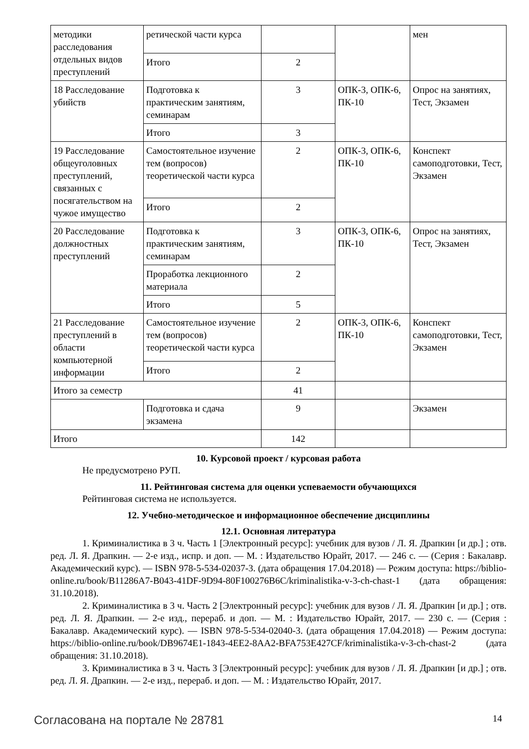| методики расследования отдельных видов преступлений | ретической части курса | | | мен |
| | Итого | 2 | | |
| 18 Расследование убийств | Подготовка к практическим занятиям, семинарам | 3 | ОПК-3, ОПК-6, ПК-10 | Опрос на занятиях, Тест, Экзамен |
| | Итого | 3 | | |
| 19 Расследование общеуголовных преступлений, связанных с посягательством на чужое имущество | Самостоятельное изучение тем (вопросов) теоретической части курса | 2 | ОПК-3, ОПК-6, ПК-10 | Конспект самоподготовки, Тест, Экзамен |
| | Итого | 2 | | |
| 20 Расследование должностных преступлений | Подготовка к практическим занятиям, семинарам | 3 | ОПК-3, ОПК-6, ПК-10 | Опрос на занятиях, Тест, Экзамен |
| | Проработка лекционного материала | 2 | | |
| | Итого | 5 | | |
| 21 Расследование преступлений в области компьютерной информации | Самостоятельное изучение тем (вопросов) теоретической части курса | 2 | ОПК-3, ОПК-6, ПК-10 | Конспект самоподготовки, Тест, Экзамен |
| | Итого | 2 | | |
| Итого за семестр | | 41 | | |
| | Подготовка и сдача экзамена | 9 | | Экзамен |
| Итого | | 142 | | |
10. Курсовой проект / курсовая работа
Не предусмотрено РУП.
11. Рейтинговая система для оценки успеваемости обучающихся
Рейтинговая система не используется.
12. Учебно-методическое и информационное обеспечение дисциплины
12.1. Основная литература
1. Криминалистика в 3 ч. Часть 1 [Электронный ресурс]: учебник для вузов / Л. Я. Драпкин [и др.] ; отв. ред. Л. Я. Драпкин. — 2-е изд., испр. и доп. — М. : Издательство Юрайт, 2017. — 246 с. — (Серия : Бакалавр. Академический курс). — ISBN 978-5-534-02037-3. (дата обращения 17.04.2018) — Режим доступа: https://biblio-online.ru/book/B11286A7-B043-41DF-9D94-80F100276B6C/kriminalistika-v-3-ch-chast-1 (дата обращения: 31.10.2018).
2. Криминалистика в 3 ч. Часть 2 [Электронный ресурс]: учебник для вузов / Л. Я. Драпкин [и др.] ; отв. ред. Л. Я. Драпкин. — 2-е изд., перераб. и доп. — М. : Издательство Юрайт, 2017. — 230 с. — (Серия : Бакалавр. Академический курс). — ISBN 978-5-534-02040-3. (дата обращения 17.04.2018) — Режим доступа: https://biblio-online.ru/book/DB9674E1-1843-4EE2-8AA2-BFA753E427CF/kriminalistika-v-3-ch-chast-2 (дата обращения: 31.10.2018).
3. Криминалистика в 3 ч. Часть 3 [Электронный ресурс]: учебник для вузов / Л. Я. Драпкин [и др.] ; отв. ред. Л. Я. Драпкин. — 2-е изд., перераб. и доп. — М. : Издательство Юрайт, 2017.
Согласована на портале № 28781 14